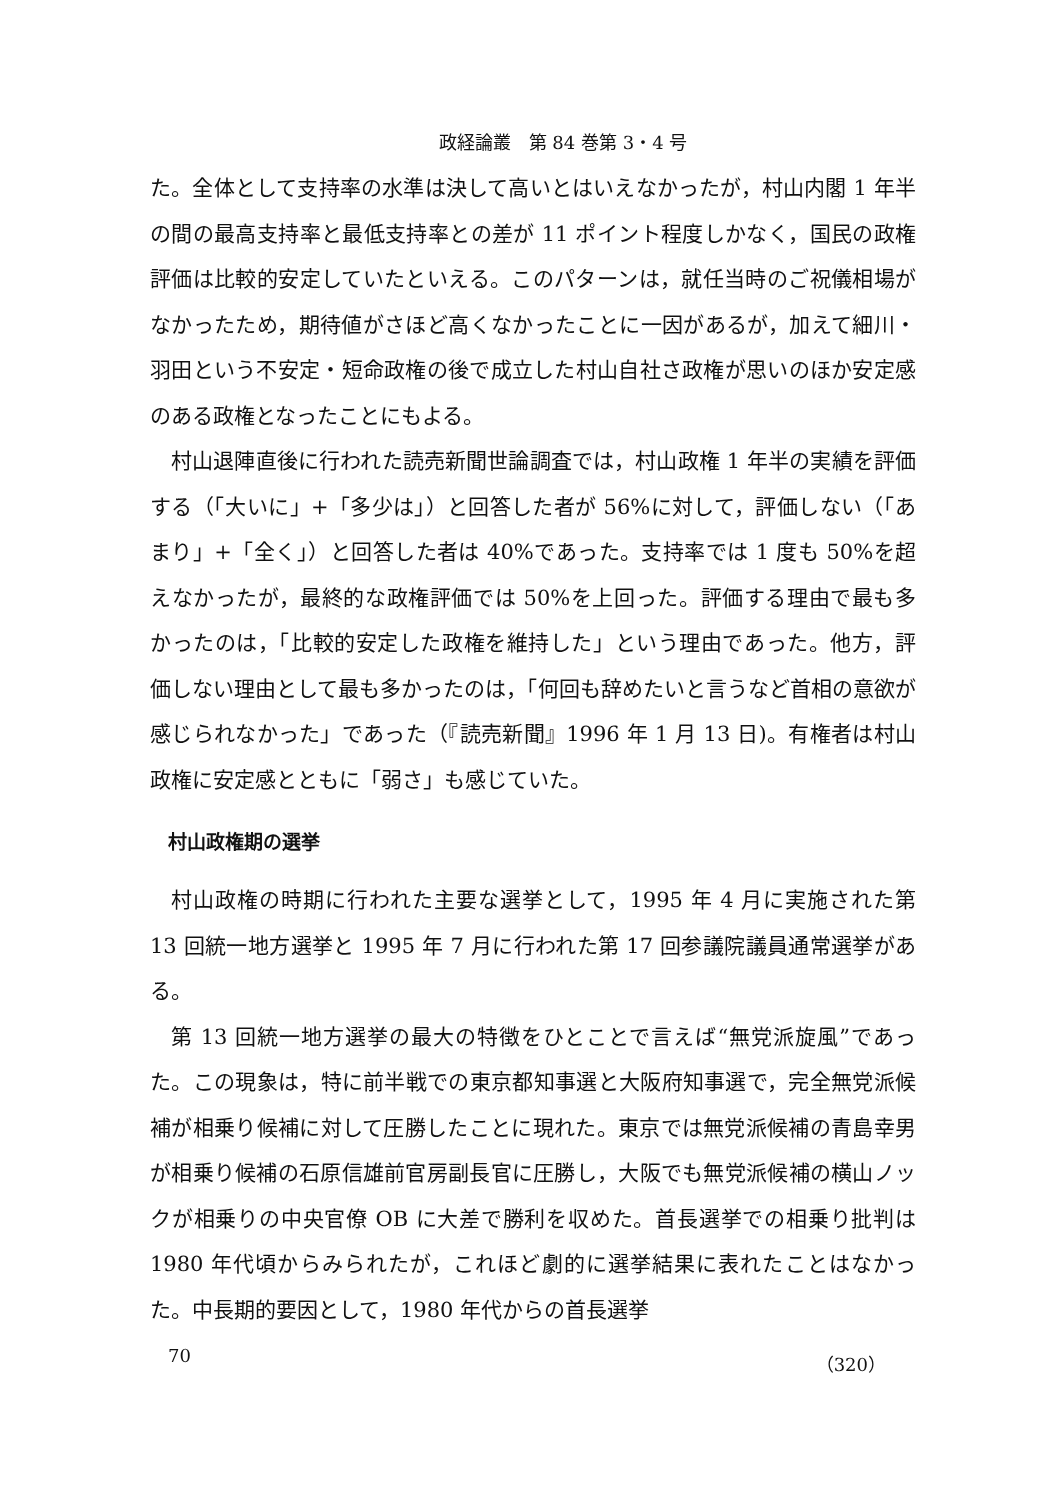政経論叢　第 84 巻第 3・4 号
た。全体として支持率の水準は決して高いとはいえなかったが，村山内閣 1 年半の間の最高支持率と最低支持率との差が 11 ポイント程度しかなく，国民の政権評価は比較的安定していたといえる。このパターンは，就任当時のご祝儀相場がなかったため，期待値がさほど高くなかったことに一因があるが，加えて細川・羽田という不安定・短命政権の後で成立した村山自社さ政権が思いのほか安定感のある政権となったことにもよる。
村山退陣直後に行われた読売新聞世論調査では，村山政権 1 年半の実績を評価する（「大いに」+「多少は」）と回答した者が 56%に対して，評価しない（「あまり」+「全く」）と回答した者は 40%であった。支持率では 1 度も 50%を超えなかったが，最終的な政権評価では 50%を上回った。評価する理由で最も多かったのは，「比較的安定した政権を維持した」という理由であった。他方，評価しない理由として最も多かったのは，「何回も辞めたいと言うなど首相の意欲が感じられなかった」であった（『読売新聞』1996 年 1 月 13 日)。有権者は村山政権に安定感とともに「弱さ」も感じていた。
村山政権期の選挙
村山政権の時期に行われた主要な選挙として，1995 年 4 月に実施された第 13 回統一地方選挙と 1995 年 7 月に行われた第 17 回参議院議員通常選挙がある。
第 13 回統一地方選挙の最大の特徴をひとことで言えば“無党派旋風”であった。この現象は，特に前半戦での東京都知事選と大阪府知事選で，完全無党派候補が相乗り候補に対して圧勝したことに現れた。東京では無党派候補の青島幸男が相乗り候補の石原信雄前官房副長官に圧勝し，大阪でも無党派候補の横山ノックが相乗りの中央官僚 OB に大差で勝利を収めた。首長選挙での相乗り批判は 1980 年代頃からみられたが，これほど劇的に選挙結果に表れたことはなかった。中長期的要因として，1980 年代からの首長選挙
70 （320）